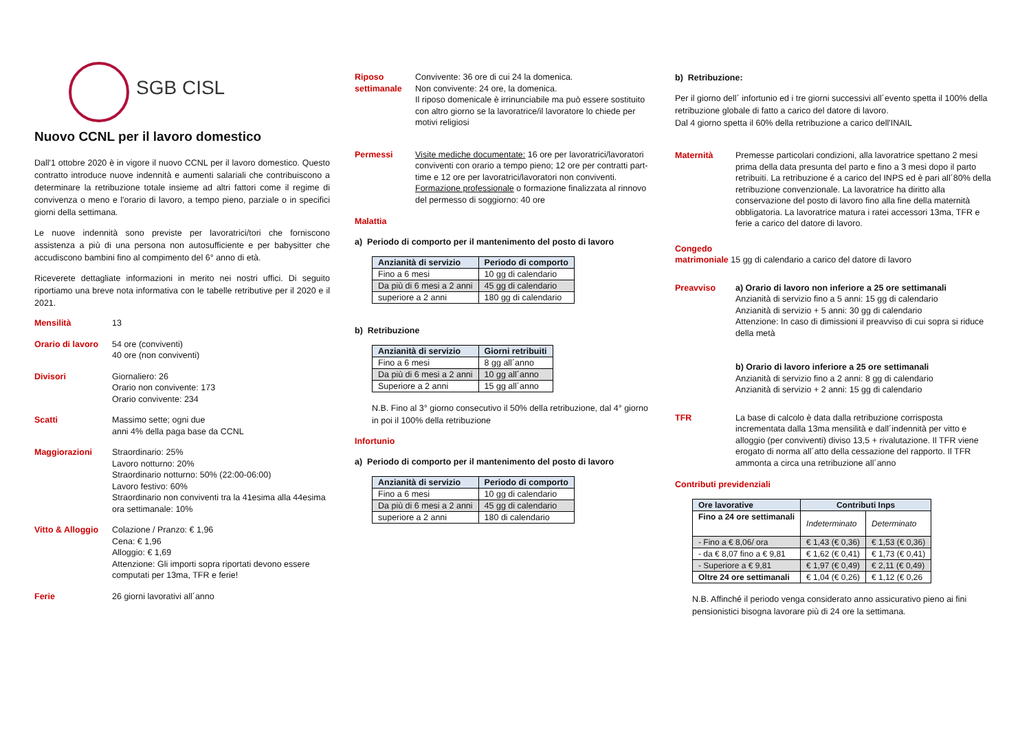SGB CISL
Nuovo CCNL per il lavoro domestico
Dall'1 ottobre 2020 è in vigore il nuovo CCNL per il lavoro domestico. Questo contratto introduce nuove indennità e aumenti salariali che contribuiscono a determinare la retribuzione totale insieme ad altri fattori come il regime di convivenza o meno e l'orario di lavoro, a tempo pieno, parziale o in specifici giorni della settimana.
Le nuove indennità sono previste per lavoratrici/tori che forniscono assistenza a più di una persona non autosufficiente e per babysitter che accudiscono bambini fino al compimento del 6° anno di età.
Riceverete dettagliate informazioni in merito nei nostri uffici. Di seguito riportiamo una breve nota informativa con le tabelle retributive per il 2020 e il 2021.
Mensilità 13
Orario di lavoro
54 ore (conviventi)
40 ore (non conviventi)
Divisori Giornaliero: 26
Orario non convivente: 173
Orario convivente: 234
Scatti Massimo sette; ogni due
anni 4% della paga base da CCNL
Maggiorazioni Straordinario: 25%
Lavoro notturno: 20%
Straordinario notturno: 50% (22:00-06:00)
Lavoro festivo: 60%
Straordinario non conviventi tra la 41esima alla 44esima ora settimanale: 10%
Vitto & Alloggio
Colazione / Pranzo: € 1,96
Cena: € 1,96
Alloggio: € 1,69
Attenzione: Gli importi sopra riportati devono essere computati per 13ma, TFR e ferie!
Ferie 26 giorni lavorativi all´anno
Riposo settimanale
Convivente: 36 ore di cui 24 la domenica.
Non convivente: 24 ore, la domenica.
Il riposo domenicale è irrinunciabile ma può essere sostituito con altro giorno se la lavoratrice/il lavoratore lo chiede per motivi religiosi
Permessi Visite mediche documentate: 16 ore per lavoratrici/lavoratori conviventi con orario a tempo pieno; 12 ore per contratti part-time e 12 ore per lavoratrici/lavoratori non conviventi.
Formazione professionale o formazione finalizzata al rinnovo del permesso di soggiorno: 40 ore
Malattia
a) Periodo di comporto per il mantenimento del posto di lavoro
| Anzianità di servizio | Periodo di comporto |
| --- | --- |
| Fino a 6 mesi | 10 gg di calendario |
| Da più di 6 mesi a 2 anni | 45 gg di calendario |
| superiore a 2 anni | 180 gg di calendario |
b) Retribuzione
| Anzianità di servizio | Giorni retribuiti |
| --- | --- |
| Fino a 6 mesi | 8 gg all´anno |
| Da più di 6 mesi a 2 anni | 10 gg all´anno |
| Superiore a 2 anni | 15 gg all´anno |
N.B. Fino al 3° giorno consecutivo il 50% della retribuzione, dal 4° giorno in poi il 100% della retribuzione
Infortunio
a) Periodo di comporto per il mantenimento del posto di lavoro
| Anzianità di servizio | Periodo di comporto |
| --- | --- |
| Fino a 6 mesi | 10 gg di calendario |
| Da più di 6 mesi a 2 anni | 45 gg di calendario |
| superiore a 2 anni | 180 di calendario |
b) Retribuzione:
Per il giorno dell´ infortunio ed i tre giorni successivi all´evento spetta il 100% della retribuzione globale di fatto a carico del datore di lavoro.
Dal 4 giorno spetta il 60% della retribuzione a carico dell'INAIL
Maternità Premesse particolari condizioni, alla lavoratrice spettano 2 mesi prima della data presunta del parto e fino a 3 mesi dopo il parto retribuiti. La retribuzione é a carico del INPS ed è pari all´80% della retribuzione convenzionale. La lavoratrice ha diritto alla conservazione del posto di lavoro fino alla fine della maternità obbligatoria. La lavoratrice matura i ratei accessori 13ma, TFR e ferie a carico del datore di lavoro.
Congedo
matrimoniale 15 gg di calendario a carico del datore di lavoro
Preavviso a) Orario di lavoro non inferiore a 25 ore settimanali
Anzianità di servizio fino a 5 anni: 15 gg di calendario
Anzianità di servizio + 5 anni: 30 gg di calendario
Attenzione: In caso di dimissioni il preavviso di cui sopra si riduce della metà
b) Orario di lavoro inferiore a 25 ore settimanali
Anzianità di servizio fino a 2 anni: 8 gg di calendario
Anzianità di servizio + 2 anni: 15 gg di calendario
TFR La base di calcolo è data dalla retribuzione corrisposta incrementata dalla 13ma mensilità e dall´indennità per vitto e alloggio (per conviventi) diviso 13,5 + rivalutazione. Il TFR viene erogato di norma all´atto della cessazione del rapporto. Il TFR ammonta a circa una retribuzione all´anno
Contributi previdenziali
| Ore lavorative | Contributi Inps | |
| --- | --- | --- |
| Fino a 24 ore settimanali | Indeterminato | Determinato |
| - Fino a € 8,06/ ora | € 1,43 (€ 0,36) | € 1,53 (€ 0,36) |
| - da € 8,07 fino a € 9,81 | € 1,62 (€ 0,41) | € 1,73 (€ 0,41) |
| - Superiore a € 9,81 | € 1,97 (€ 0,49) | € 2,11 (€ 0,49) |
| Oltre 24 ore settimanali | € 1,04 (€ 0,26) | € 1,12 (€ 0,26 |
N.B. Affinché il periodo venga considerato anno assicurativo pieno ai fini pensionistici bisogna lavorare più di 24 ore la settimana.